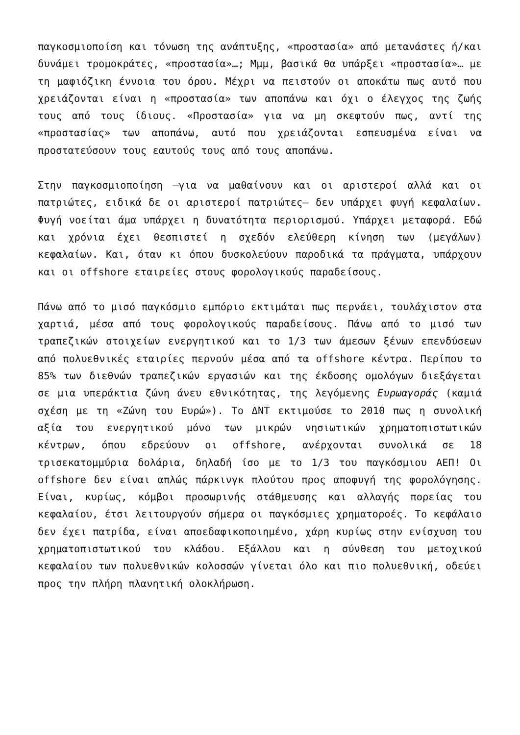παγκοσμιοποίση και τόνωση της ανάπτυξης, «προστασία» από μετανάστες ή/και δυνάμει τρομοκράτες, «προστασία»…; Μμμ, βασικά θα υπάρξει «προστασία»… με τη μαφιόζικη έννοια του όρου. Μέχρι να πειστούν οι αποκάτω πως αυτό που χρειάζονται είναι η «προστασία» των αποπάνω και όχι ο έλεγχος της ζωής τους από τους ίδιους. «Προστασία» για να μη σκεφτούν πως, αντί της «προστασίας» των αποπάνω, αυτό που χρειάζονται εσπευσμένα είναι να προστατεύσουν τους εαυτούς τους από τους αποπάνω.
Στην παγκοσμιοποίηση –για να μαθαίνουν και οι αριστεροί αλλά και οι πατριώτες, ειδικά δε οι αριστεροί πατριώτες– δεν υπάρχει φυγή κεφαλαίων. Φυγή νοείται άμα υπάρχει η δυνατότητα περιορισμού. Υπάρχει μεταφορά. Εδώ και χρόνια έχει θεσπιστεί η σχεδόν ελεύθερη κίνηση των (μεγάλων) κεφαλαίων. Και, όταν κι όπου δυσκολεύουν παροδικά τα πράγματα, υπάρχουν και οι offshore εταιρείες στους φορολογικούς παραδείσους.
Πάνω από το μισό παγκόσμιο εμπόριο εκτιμάται πως περνάει, τουλάχιστον στα χαρτιά, μέσα από τους φορολογικούς παραδείσους. Πάνω από το μισό των τραπεζικών στοιχείων ενεργητικού και το 1/3 των άμεσων ξένων επενδύσεων από πολυεθνικές εταιρίες περνούν μέσα από τα offshore κέντρα. Περίπου το 85% των διεθνών τραπεζικών εργασιών και της έκδοσης ομολόγων διεξάγεται σε μια υπεράκτια ζώνη άνευ εθνικότητας, της λεγόμενης Ευρωαγοράς (καμιά σχέση με τη «Ζώνη του Ευρώ»). Το ΔΝΤ εκτιμούσε το 2010 πως η συνολική αξία του ενεργητικού μόνο των μικρών νησιωτικών χρηματοπιστωτικών κέντρων, όπου εδρεύουν οι offshore, ανέρχονται συνολικά σε 18 τρισεκατομμύρια δολάρια, δηλαδή ίσο με το 1/3 του παγκόσμιου ΑΕΠ! Οι offshore δεν είναι απλώς πάρκινγκ πλούτου προς αποφυγή της φορολόγησης. Είναι, κυρίως, κόμβοι προσωρινής στάθμευσης και αλλαγής πορείας του κεφαλαίου, έτσι λειτουργούν σήμερα οι παγκόσμιες χρηματοροές. Το κεφάλαιο δεν έχει πατρίδα, είναι αποεδαφικοποιημένο, χάρη κυρίως στην ενίσχυση του χρηματοπιστωτικού του κλάδου. Εξάλλου και η σύνθεση του μετοχικού κεφαλαίου των πολυεθνικών κολοσσών γίνεται όλο και πιο πολυεθνική, οδεύει προς την πλήρη πλανητική ολοκλήρωση.